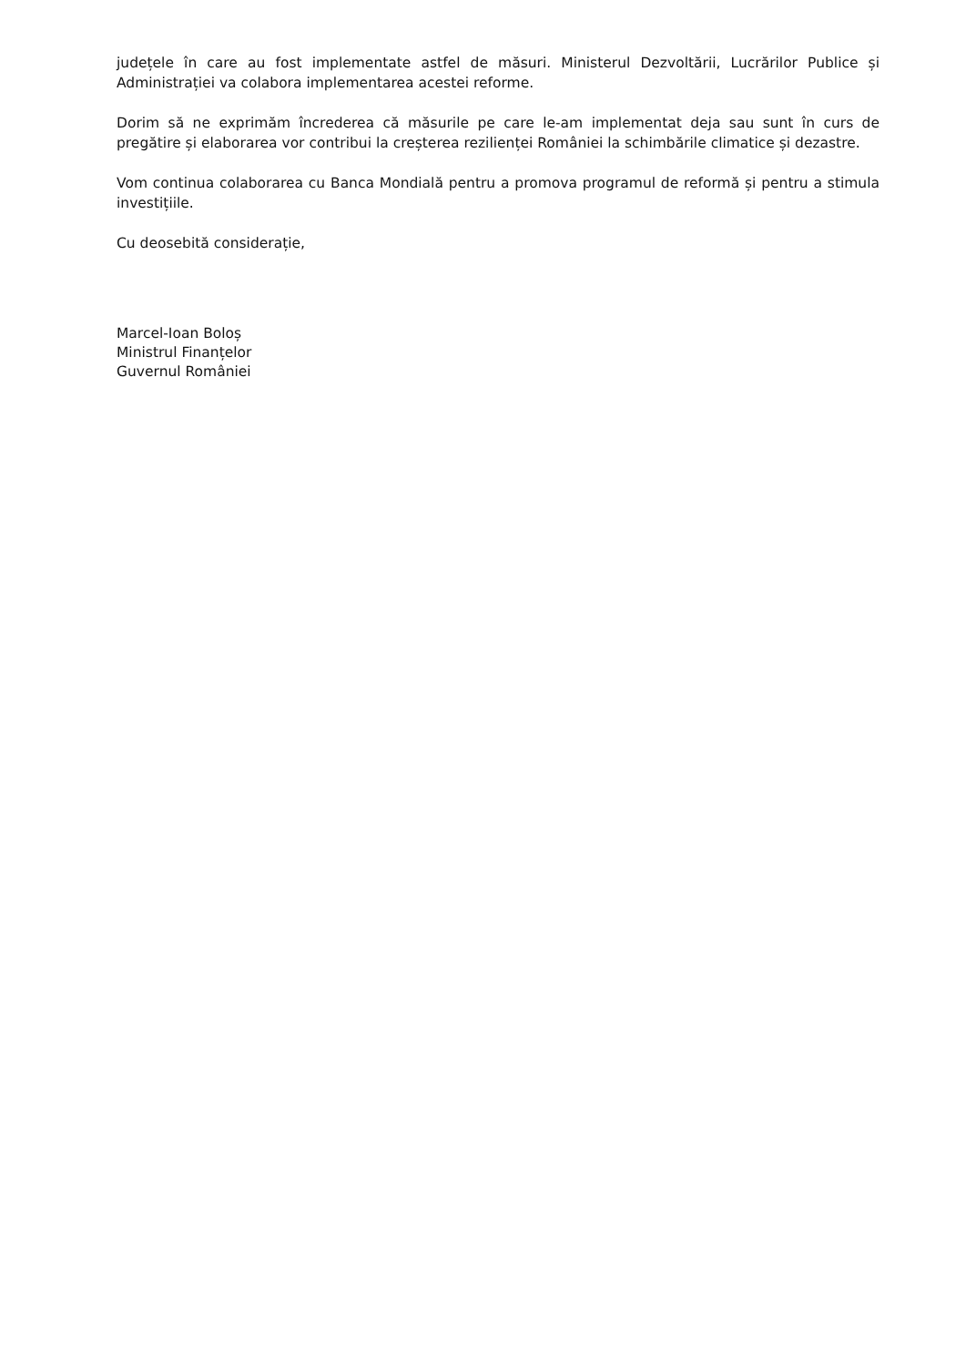județele în care au fost implementate astfel de măsuri. Ministerul Dezvoltării, Lucrărilor Publice și Administrației va colabora implementarea acestei reforme.
Dorim să ne exprimăm încrederea că măsurile pe care le-am implementat deja sau sunt în curs de pregătire și elaborarea vor contribui la creșterea rezilienței României la schimbările climatice și dezastre.
Vom continua colaborarea cu Banca Mondială pentru a promova programul de reformă și pentru a stimula investițiile.
Cu deosebită considerație,
Marcel-Ioan Boloș
Ministrul Finanțelor
Guvernul României